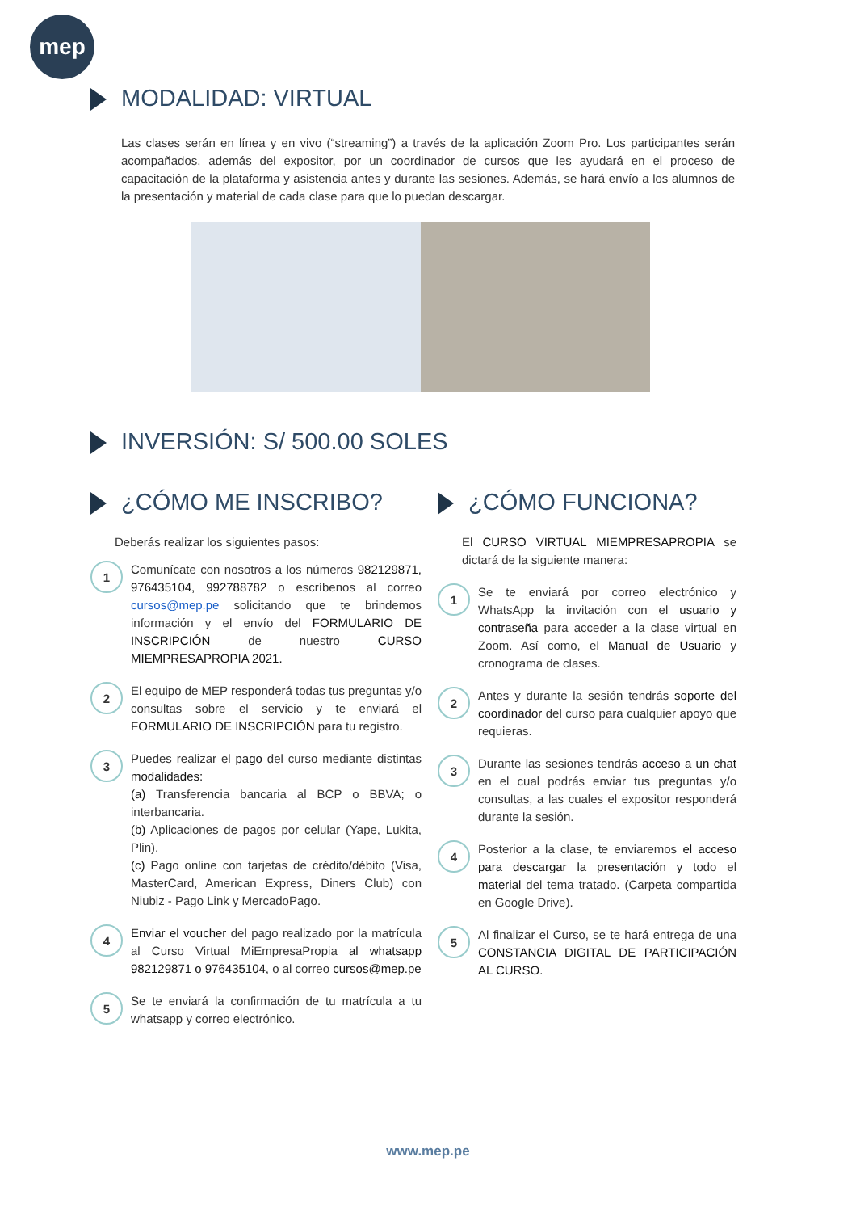mep
MODALIDAD: VIRTUAL
Las clases serán en línea y en vivo (“streaming”) a través de la aplicación Zoom Pro. Los participantes serán acompañados, además del expositor, por un coordinador de cursos que les ayudará en el proceso de capacitación de la plataforma y asistencia antes y durante las sesiones. Además, se hará envío a los alumnos de la presentación y material de cada clase para que lo puedan descargar.
INVERSIÓN: S/ 500.00 SOLES
¿CÓMO ME INSCRIBO?
Deberás realizar los siguientes pasos:
1
Comunícate con nosotros a los números 982129871, 976435104, 992788782 o escríbenos al correo cursos@mep.pe solicitando que te brindemos información y el envío del FORMULARIO DE INSCRIPCIÓN de nuestro CURSO MIEMPRESAPROPIA 2021.
2
El equipo de MEP responderá todas tus preguntas y/o consultas sobre el servicio y te enviará el FORMULARIO DE INSCRIPCIÓN para tu registro.
3
Puedes realizar el pago del curso mediante distintas modalidades:
(a) Transferencia bancaria al BCP o BBVA; o interbancaria.
(b) Aplicaciones de pagos por celular (Yape, Lukita, Plin).
(c) Pago online con tarjetas de crédito/débito (Visa, MasterCard, American Express, Diners Club) con Niubiz - Pago Link y MercadoPago.
4
Enviar el voucher del pago realizado por la matrícula al Curso Virtual MiEmpresaPropia al whatsapp 982129871 o 976435104, o al correo cursos@mep.pe
5
Se te enviará la confirmación de tu matrícula a tu whatsapp y correo electrónico.
¿CÓMO FUNCIONA?
El CURSO VIRTUAL MIEMPRESAPROPIA se dictará de la siguiente manera:
1
Se te enviará por correo electrónico y WhatsApp la invitación con el usuario y contraseña para acceder a la clase virtual en Zoom. Así como, el Manual de Usuario y cronograma de clases.
2
Antes y durante la sesión tendrás soporte del coordinador del curso para cualquier apoyo que requieras.
3
Durante las sesiones tendrás acceso a un chat en el cual podrás enviar tus preguntas y/o consultas, a las cuales el expositor responderá durante la sesión.
4
Posterior a la clase, te enviaremos el acceso para descargar la presentación y todo el material del tema tratado. (Carpeta compartida en Google Drive).
5
Al finalizar el Curso, se te hará entrega de una CONSTANCIA DIGITAL DE PARTICIPACIÓN AL CURSO.
www.mep.pe